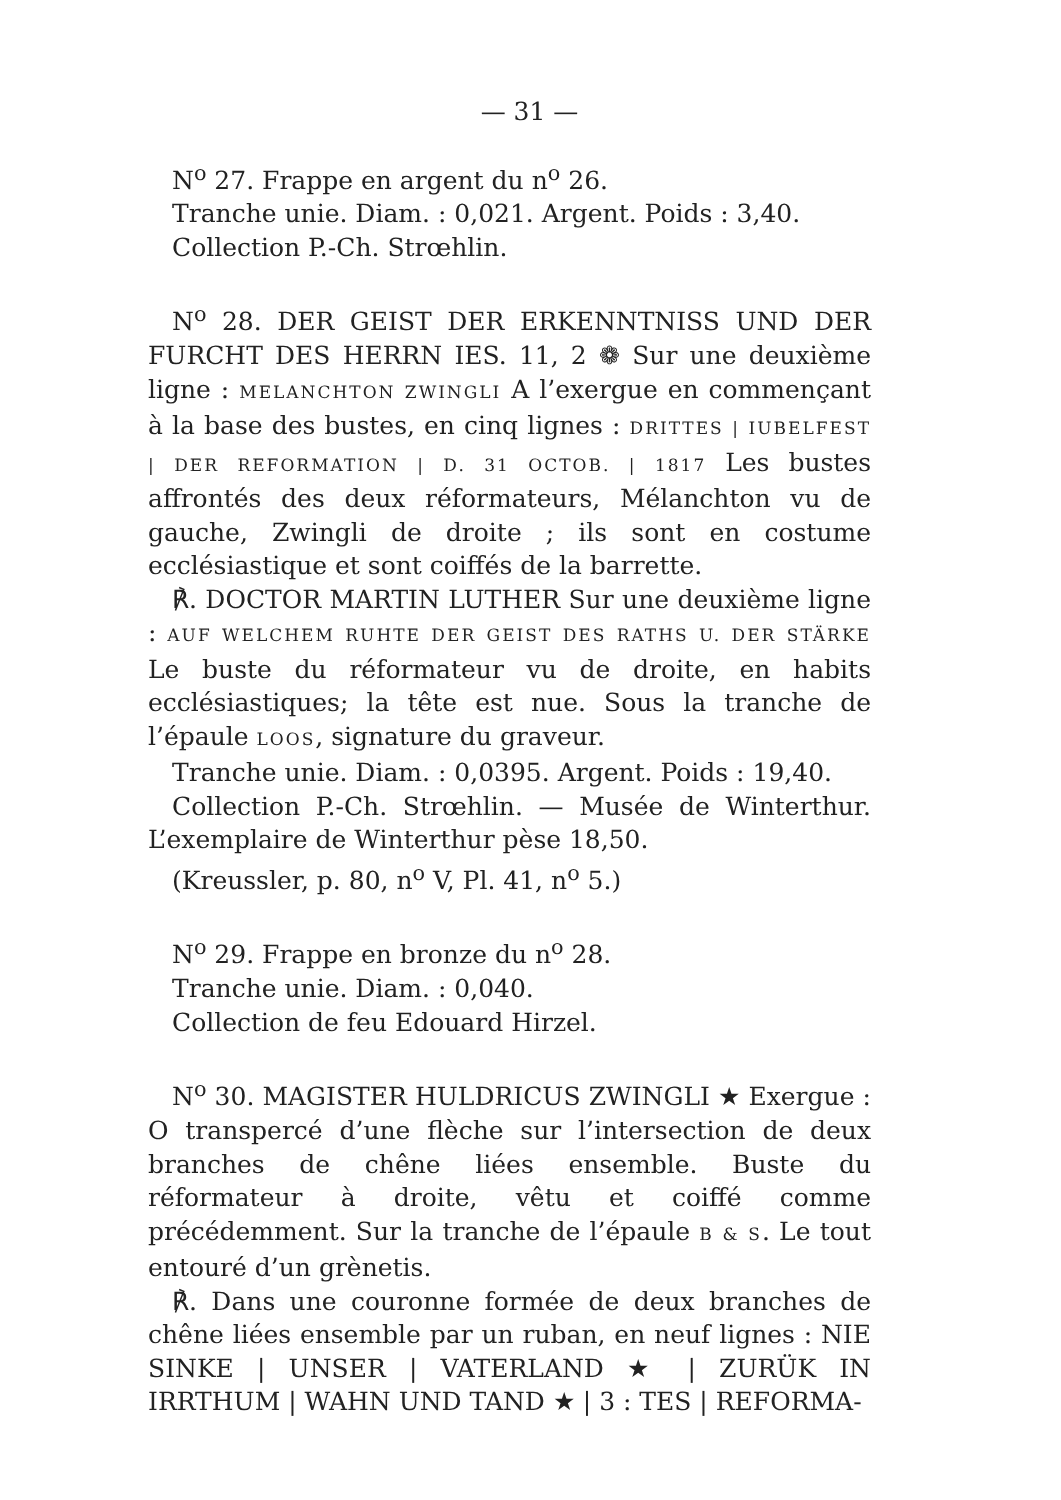— 31 —
N<sup>o</sup> 27. Frappe en argent du n<sup>o</sup> 26.
Tranche unie. Diam. : 0,021. Argent. Poids : 3,40.
Collection P.-Ch. Strœhlin.
N<sup>o</sup> 28. DER GEIST DER ERKENNTNISS UND DER FURCHT DES HERRN IES. 11, 2 ❁ Sur une deuxième ligne : MELANCHTON ZWINGLI A l’exergue en commençant à la base des bustes, en cinq lignes : DRITTES | IUBELFEST | DER REFORMATION | D. 31 OCTOB. | 1817 Les bustes affrontés des deux réformateurs, Mélanchton vu de gauche, Zwingli de droite ; ils sont en costume ecclésiastique et sont coiffés de la barrette.
℟. DOCTOR MARTIN LUTHER Sur une deuxième ligne : AUF WELCHEM RUHTE DER GEIST DES RATHS U. DER STÄRKE Le buste du réformateur vu de droite, en habits ecclésiastiques; la tête est nue. Sous la tranche de l’épaule LOOS, signature du graveur.
Tranche unie. Diam. : 0,0395. Argent. Poids : 19,40.
Collection P.-Ch. Strœhlin. — Musée de Winterthur. L’exemplaire de Winterthur pèse 18,50.
(Kreussler, p. 80, n<sup>o</sup> V, Pl. 41, n<sup>o</sup> 5.)
N<sup>o</sup> 29. Frappe en bronze du n<sup>o</sup> 28.
Tranche unie. Diam. : 0,040.
Collection de feu Edouard Hirzel.
N<sup>o</sup> 30. MAGISTER HULDRICUS ZWINGLI ★ Exergue : O transpercé d’une flèche sur l’intersection de deux branches de chêne liées ensemble. Buste du réformateur à droite, vêtu et coiffé comme précédemment. Sur la tranche de l’épaule B & S. Le tout entouré d’un grènetis.
℟. Dans une couronne formée de deux branches de chêne liées ensemble par un ruban, en neuf lignes : NIE SINKE | UNSER | VATERLAND ★ | ZURÜK IN IRRTHUM | WAHN UND TAND ★ | 3 : TES | REFORMA-